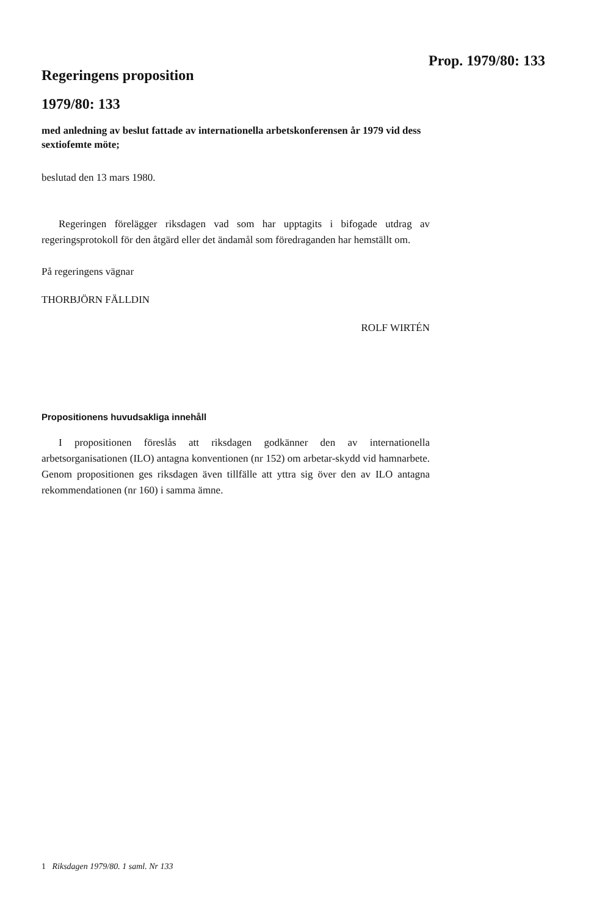Prop. 1979/80: 133
Regeringens proposition
1979/80: 133
med anledning av beslut fattade av internationella arbetskonferensen år 1979 vid dess sextiofemte möte;
beslutad den 13 mars 1980.
Regeringen förelägger riksdagen vad som har upptagits i bifogade utdrag av regeringsprotokoll för den åtgärd eller det ändamål som föredraganden har hemställt om.
På regeringens vägnar
THORBJÖRN FÄLLDIN
ROLF WIRTÉN
Propositionens huvudsakliga innehåll
I propositionen föreslås att riksdagen godkänner den av internationella arbetsorganisationen (ILO) antagna konventionen (nr 152) om arbetar-skydd vid hamnarbete. Genom propositionen ges riksdagen även tillfälle att yttra sig över den av ILO antagna rekommendationen (nr 160) i samma ämne.
1 Riksdagen 1979/80. 1 saml. Nr 133